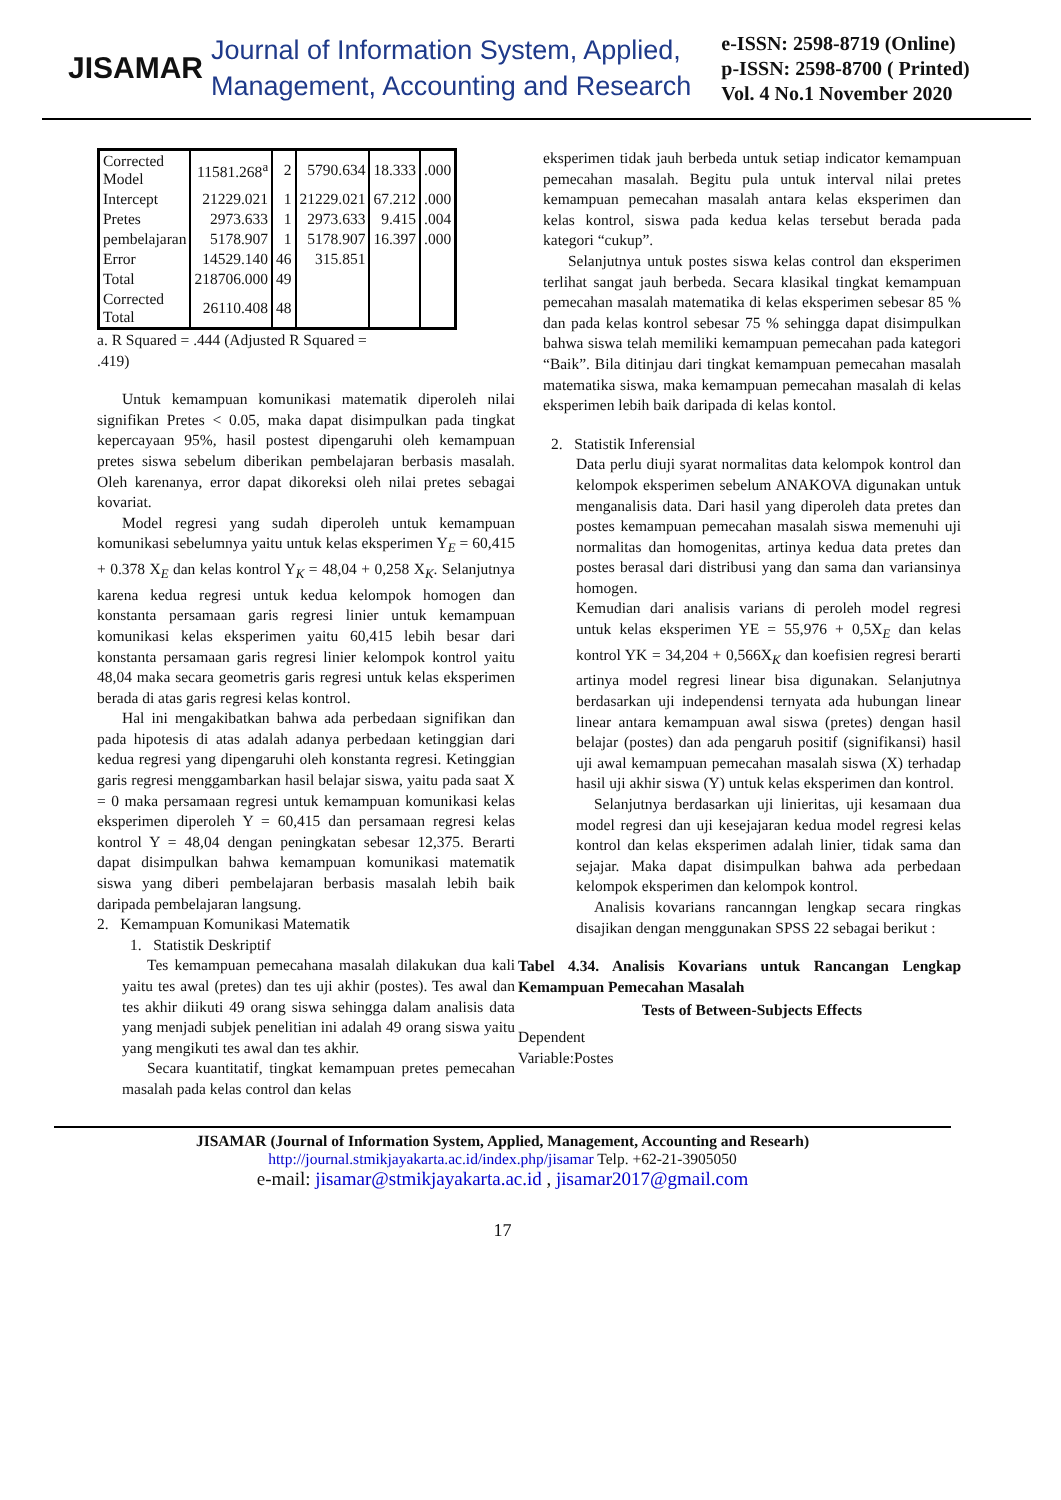JISAMAR
Journal of Information System, Applied,
Management, Accounting and Research
e-ISSN: 2598-8719 (Online)
p-ISSN: 2598-8700 ( Printed)
Vol. 4 No.1 November 2020
| Corrected Model | 11581.268<sup>a</sup> | 2 | 5790.634 | 18.333 | .000 |
| Intercept | 21229.021 | 1 | 21229.021 | 67.212 | .000 |
| Pretes | 2973.633 | 1 | 2973.633 | 9.415 | .004 |
| pembelajaran | 5178.907 | 1 | 5178.907 | 16.397 | .000 |
| Error | 14529.140 | 46 | 315.851 | | |
| Total | 218706.000 | 49 | | | |
| Corrected Total | 26110.408 | 48 | | | |
a. R Squared = .444 (Adjusted R Squared =
.419)
Untuk kemampuan komunikasi matematik diperoleh nilai signifikan Pretes < 0.05, maka dapat disimpulkan pada tingkat kepercayaan 95%, hasil postest dipengaruhi oleh kemampuan pretes siswa sebelum diberikan pembelajaran berbasis masalah. Oleh karenanya, error dapat dikoreksi oleh nilai pretes sebagai kovariat.
Model regresi yang sudah diperoleh untuk kemampuan komunikasi sebelumnya yaitu untuk kelas eksperimen Y<sub>E</sub> = 60,415 + 0.378 X<sub>E</sub> dan kelas kontrol Y<sub>K</sub> = 48,04 + 0,258 X<sub>K</sub>. Selanjutnya karena kedua regresi untuk kedua kelompok homogen dan konstanta persamaan garis regresi linier untuk kemampuan komunikasi kelas eksperimen yaitu 60,415 lebih besar dari konstanta persamaan garis regresi linier kelompok kontrol yaitu 48,04 maka secara geometris garis regresi untuk kelas eksperimen berada di atas garis regresi kelas kontrol.
Hal ini mengakibatkan bahwa ada perbedaan signifikan dan pada hipotesis di atas adalah adanya perbedaan ketinggian dari kedua regresi yang dipengaruhi oleh konstanta regresi. Ketinggian garis regresi menggambarkan hasil belajar siswa, yaitu pada saat X = 0 maka persamaan regresi untuk kemampuan komunikasi kelas eksperimen diperoleh Y = 60,415 dan persamaan regresi kelas kontrol Y = 48,04 dengan peningkatan sebesar 12,375. Berarti dapat disimpulkan bahwa kemampuan komunikasi matematik siswa yang diberi pembelajaran berbasis masalah lebih baik daripada pembelajaran langsung.
2. Kemampuan Komunikasi Matematik
1. Statistik Deskriptif
Tes kemampuan pemecahana masalah dilakukan dua kali yaitu tes awal (pretes) dan tes uji akhir (postes). Tes awal dan tes akhir diikuti 49 orang siswa sehingga dalam analisis data yang menjadi subjek penelitian ini adalah 49 orang siswa yaitu yang mengikuti tes awal dan tes akhir.
Secara kuantitatif, tingkat kemampuan pretes pemecahan masalah pada kelas control dan kelas
eksperimen tidak jauh berbeda untuk setiap indicator kemampuan pemecahan masalah. Begitu pula untuk interval nilai pretes kemampuan pemecahan masalah antara kelas eksperimen dan kelas kontrol, siswa pada kedua kelas tersebut berada pada kategori “cukup”.
Selanjutnya untuk postes siswa kelas control dan eksperimen terlihat sangat jauh berbeda. Secara klasikal tingkat kemampuan pemecahan masalah matematika di kelas eksperimen sebesar 85 % dan pada kelas kontrol sebesar 75 % sehingga dapat disimpulkan bahwa siswa telah memiliki kemampuan pemecahan pada kategori “Baik”. Bila ditinjau dari tingkat kemampuan pemecahan masalah matematika siswa, maka kemampuan pemecahan masalah di kelas eksperimen lebih baik daripada di kelas kontol.
2. Statistik Inferensial
Data perlu diuji syarat normalitas data kelompok kontrol dan kelompok eksperimen sebelum ANAKOVA digunakan untuk menganalisis data. Dari hasil yang diperoleh data pretes dan postes kemampuan pemecahan masalah siswa memenuhi uji normalitas dan homogenitas, artinya kedua data pretes dan postes berasal dari distribusi yang dan sama dan variansinya homogen.
Kemudian dari analisis varians di peroleh model regresi untuk kelas eksperimen YE = 55,976 + 0,5X<sub>E</sub> dan kelas kontrol YK = 34,204 + 0,566X<sub>K</sub> dan koefisien regresi berarti artinya model regresi linear bisa digunakan. Selanjutnya berdasarkan uji independensi ternyata ada hubungan linear linear antara kemampuan awal siswa (pretes) dengan hasil belajar (postes) dan ada pengaruh positif (signifikansi) hasil uji awal kemampuan pemecahan masalah siswa (X) terhadap hasil uji akhir siswa (Y) untuk kelas eksperimen dan kontrol.
Selanjutnya berdasarkan uji linieritas, uji kesamaan dua model regresi dan uji kesejajaran kedua model regresi kelas kontrol dan kelas eksperimen adalah linier, tidak sama dan sejajar. Maka dapat disimpulkan bahwa ada perbedaan kelompok eksperimen dan kelompok kontrol.
Analisis kovarians rancanngan lengkap secara ringkas disajikan dengan menggunakan SPSS 22 sebagai berikut :
Tabel 4.34. Analisis Kovarians untuk Rancangan Lengkap Kemampuan Pemecahan Masalah
Tests of Between-Subjects Effects
Dependent
Variable:Postes
JISAMAR (Journal of Information System, Applied, Management, Accounting and Researh)
http://journal.stmikjayakarta.ac.id/index.php/jisamar Telp. +62-21-3905050
e-mail: jisamar@stmikjayakarta.ac.id , jisamar2017@gmail.com
17